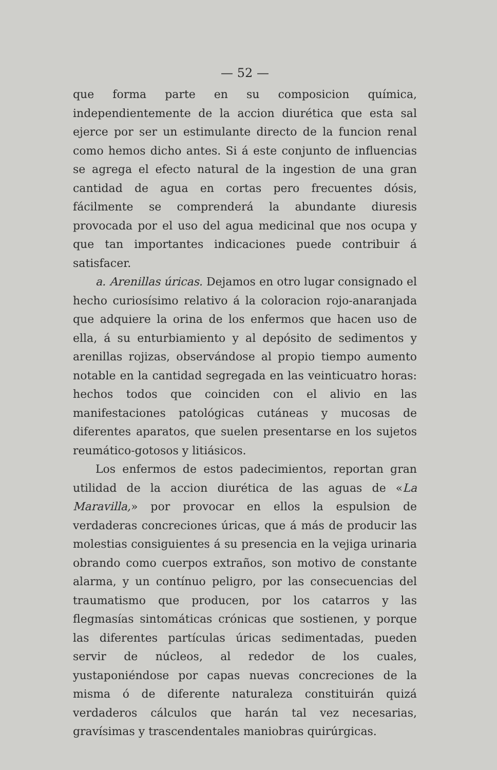— 52 —
que forma parte en su composicion química, independientemente de la accion diurética que esta sal ejerce por ser un estimulante directo de la funcion renal como hemos dicho antes. Si á este conjunto de influencias se agrega el efecto natural de la ingestion de una gran cantidad de agua en cortas pero frecuentes dósis, fácilmente se comprenderá la abundante diuresis provocada por el uso del agua medicinal que nos ocupa y que tan importantes indicaciones puede contribuir á satisfacer.
a. Arenillas úricas. Dejamos en otro lugar consignado el hecho curiosísimo relativo á la coloracion rojo-anaranjada que adquiere la orina de los enfermos que hacen uso de ella, á su enturbiamiento y al depósito de sedimentos y arenillas rojizas, observándose al propio tiempo aumento notable en la cantidad segregada en las veinticuatro horas: hechos todos que coinciden con el alivio en las manifestaciones patológicas cutáneas y mucosas de diferentes aparatos, que suelen presentarse en los sujetos reumático-gotosos y litiásicos.
Los enfermos de estos padecimientos, reportan gran utilidad de la accion diurética de las aguas de «La Maravilla,» por provocar en ellos la espulsion de verdaderas concreciones úricas, que á más de producir las molestias consiguientes á su presencia en la vejiga urinaria obrando como cuerpos extraños, son motivo de constante alarma, y un contínuo peligro, por las consecuencias del traumatismo que producen, por los catarros y las flegmasías sintomáticas crónicas que sostienen, y porque las diferentes partículas úricas sedimentadas, pueden servir de núcleos, al rededor de los cuales, yustaponiéndose por capas nuevas concreciones de la misma ó de diferente naturaleza constituirán quizá verdaderos cálculos que harán tal vez necesarias, gravísimas y trascendentales maniobras quirúrgicas.